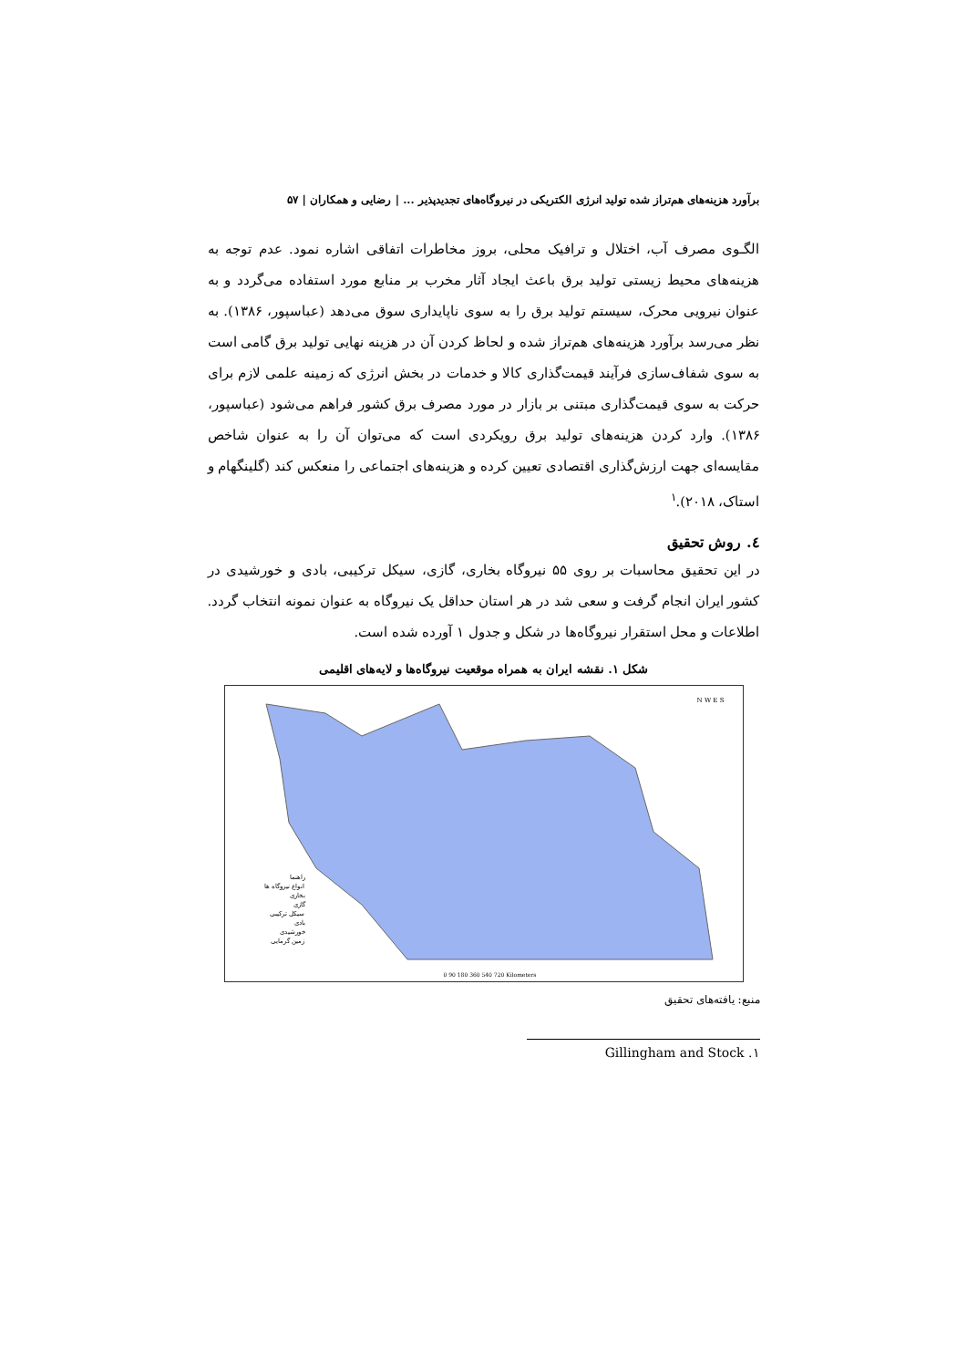برآورد هزینه‌های هم‌تراز شده تولید انرژی الکتریکی در نیروگاه‌های تجدیدپذیر ... | رضایی و همکاران | ۵۷
الگـوی مصرف آب، اختلال و ترافیک محلی، بروز مخاطرات اتفاقی اشاره نمود. عدم توجه به هزینه‌های محیط زیستی تولید برق باعث ایجاد آثار مخرب بر منابع مورد استفاده می‌گردد و به عنوان نیرویی محرک، سیستم تولید برق را به سوی ناپایداری سوق می‌دهد (عباسپور، ۱۳۸۶). به نظر می‌رسد برآورد هزینه‌های هم‌تراز شده و لحاظ کردن آن در هزینه نهایی تولید برق گامی است به سوی شفاف‌سازی فرآیند قیمت‌گذاری کالا و خدمات در بخش انرژی که زمینه علمی لازم برای حرکت به سوی قیمت‌گذاری مبتنی بر بازار در مورد مصرف برق کشور فراهم می‌شود (عباسپور، ۱۳۸۶). وارد کردن هزینه‌های تولید برق رویکردی است که می‌توان آن را به عنوان شاخص مقایسه‌ای جهت ارزش‌گذاری اقتصادی تعیین کرده و هزینه‌های اجتماعی را منعکس کند (گلینگهام و استاک، ۲۰۱۸).<sup>۱</sup>
٤. روش تحقیق
در این تحقیق محاسبات بر روی ۵۵ نیروگاه بخاری، گازی، سیکل ترکیبی، بادی و خورشیدی در کشور ایران انجام گرفت و سعی شد در هر استان حداقل یک نیروگاه به عنوان نمونه انتخاب گردد. اطلاعات و محل استقرار نیروگاه‌ها در شکل و جدول ۱ آورده شده است.
شکل ۱. نقشه ایران به همراه موقعیت نیروگاه‌ها و لایه‌های اقلیمی
راهنما
انواع نیروگاه ها
بخاری
گازی
سیکل ترکیبی
بادی
خورشیدی
زمین گرمایی
0 90 180 360 540 720 Kilometers
N W E S
منبع: یافته‌های تحقیق
۱. Gillingham and Stock